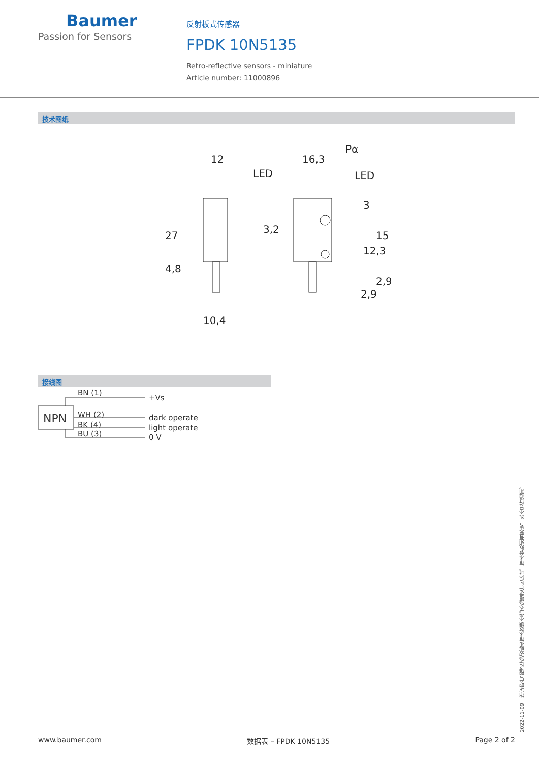Baumer
Passion for Sensors
反射板式传感器
FPDK 10N5135
Retro-reflective sensors - miniature
Article number: 11000896
技术图纸
12
16,3
Pα
LED
LED
3
3,2
27
4,8
10,4
2,9
15
12,3
2,9
接线图
BN (1)
NPN
WH (2)
BK (4)
BU (3)
+Vs
dark operate
light operate
0 V
2022-11-09　指定的产品特性或功能和技术数据不代表或暗示任何保证。技术参数如有变更，恕不另行通知。
www.baumer.com 数据表 – FPDK 10N5135 Page 2 of 2